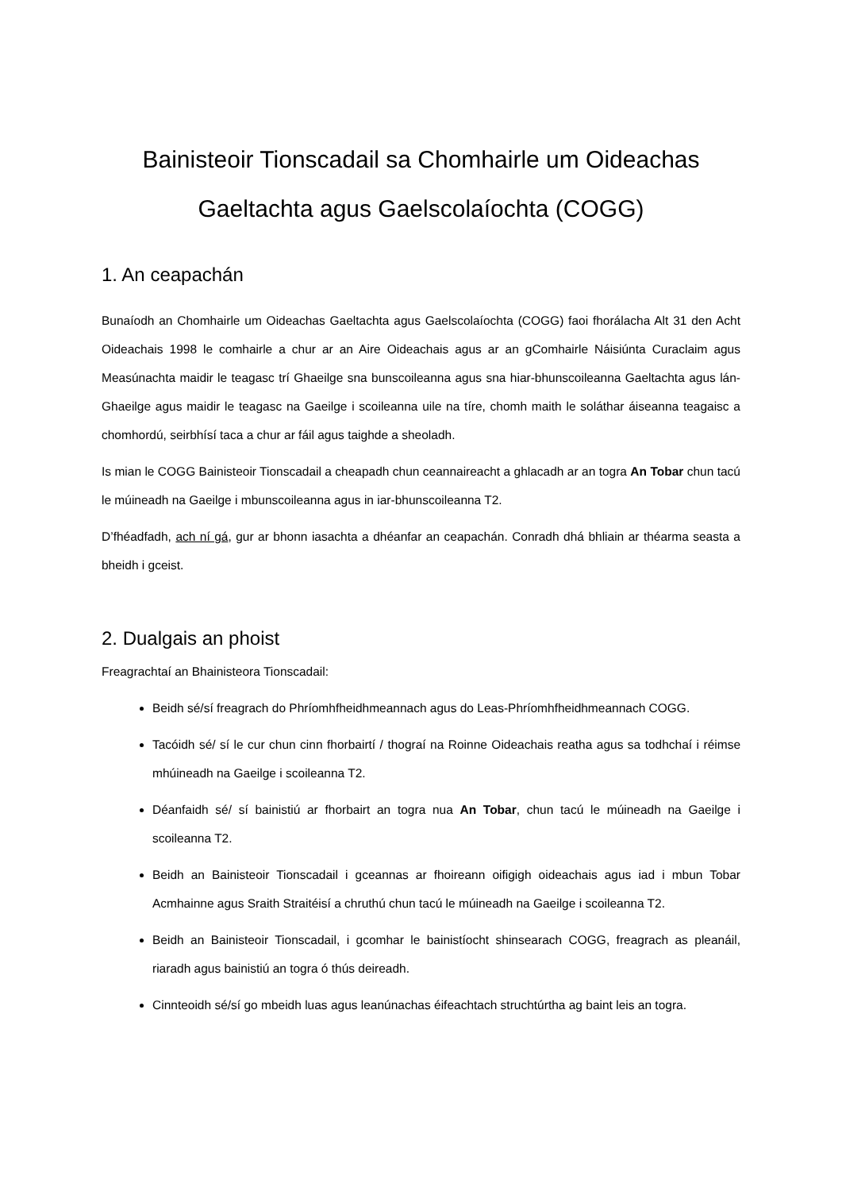Bainisteoir Tionscadail sa Chomhairle um Oideachas Gaeltachta agus Gaelscolaíochta (COGG)
1. An ceapachán
Bunaíodh an Chomhairle um Oideachas Gaeltachta agus Gaelscolaíochta (COGG) faoi fhorálacha Alt 31 den Acht Oideachais 1998 le comhairle a chur ar an Aire Oideachais agus ar an gComhairle Náisiúnta Curaclaim agus Measúnachta maidir le teagasc trí Ghaeilge sna bunscoileanna agus sna hiar-bhunscoileanna Gaeltachta agus lán-Ghaeilge agus maidir le teagasc na Gaeilge i scoileanna uile na tíre, chomh maith le soláthar áiseanna teagaisc a chomhordú, seirbhísí taca a chur ar fáil agus taighde a sheoladh.
Is mian le COGG Bainisteoir Tionscadail a cheapadh chun ceannaireacht a ghlacadh ar an togra An Tobar chun tacú le múineadh na Gaeilge i mbunscoileanna agus in iar-bhunscoileanna T2.
D’fhéadfadh, ach ní gá, gur ar bhonn iasachta a dhéanfar an ceapachán. Conradh dhá bhliain ar théarma seasta a bheidh i gceist.
2. Dualgais an phoist
Freagrachtaí an Bhainisteora Tionscadail:
Beidh sé/sí freagrach do Phríomhfheidhmeannach agus do Leas-Phríomhfheidhmeannach COGG.
Tacóidh sé/ sí le cur chun cinn fhorbairtí / thograí na Roinne Oideachais reatha agus sa todhchaí i réimse mhúineadh na Gaeilge i scoileanna T2.
Déanfaidh sé/ sí bainistiú ar fhorbairt an togra nua An Tobar, chun tacú le múineadh na Gaeilge i scoileanna T2.
Beidh an Bainisteoir Tionscadail i gceannas ar fhoireann oifigigh oideachais agus iad i mbun Tobar Acmhainne agus Sraith Straitéisí a chruthú chun tacú le múineadh na Gaeilge i scoileanna T2.
Beidh an Bainisteoir Tionscadail, i gcomhar le bainistíocht shinsearach COGG, freagrach as pleanáil, riaradh agus bainistiú an togra ó thús deireadh.
Cinnteoidh sé/sí go mbeidh luas agus leanúnachas éifeachtach struchtúrtha ag baint leis an togra.